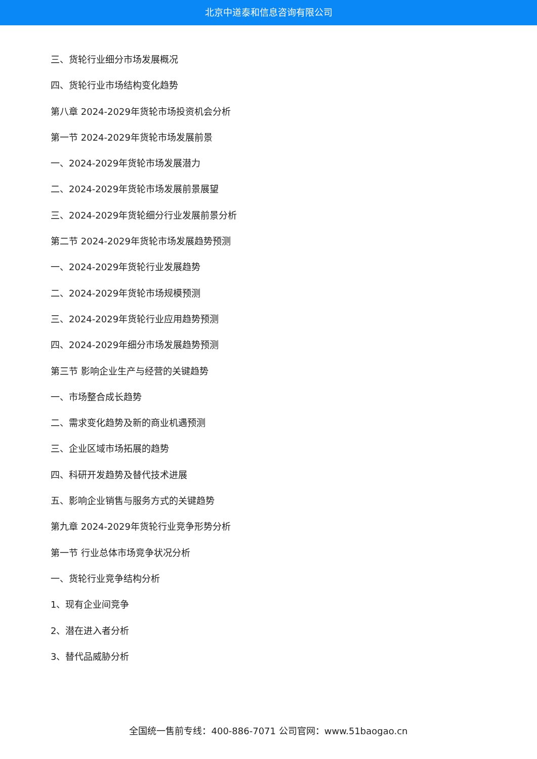北京中道泰和信息咨询有限公司
三、货轮行业细分市场发展概况
四、货轮行业市场结构变化趋势
第八章 2024-2029年货轮市场投资机会分析
第一节 2024-2029年货轮市场发展前景
一、2024-2029年货轮市场发展潜力
二、2024-2029年货轮市场发展前景展望
三、2024-2029年货轮细分行业发展前景分析
第二节 2024-2029年货轮市场发展趋势预测
一、2024-2029年货轮行业发展趋势
二、2024-2029年货轮市场规模预测
三、2024-2029年货轮行业应用趋势预测
四、2024-2029年细分市场发展趋势预测
第三节 影响企业生产与经营的关键趋势
一、市场整合成长趋势
二、需求变化趋势及新的商业机遇预测
三、企业区域市场拓展的趋势
四、科研开发趋势及替代技术进展
五、影响企业销售与服务方式的关键趋势
第九章 2024-2029年货轮行业竞争形势分析
第一节 行业总体市场竞争状况分析
一、货轮行业竞争结构分析
1、现有企业间竞争
2、潜在进入者分析
3、替代品威胁分析
全国统一售前专线：400-886-7071 公司官网：www.51baogao.cn